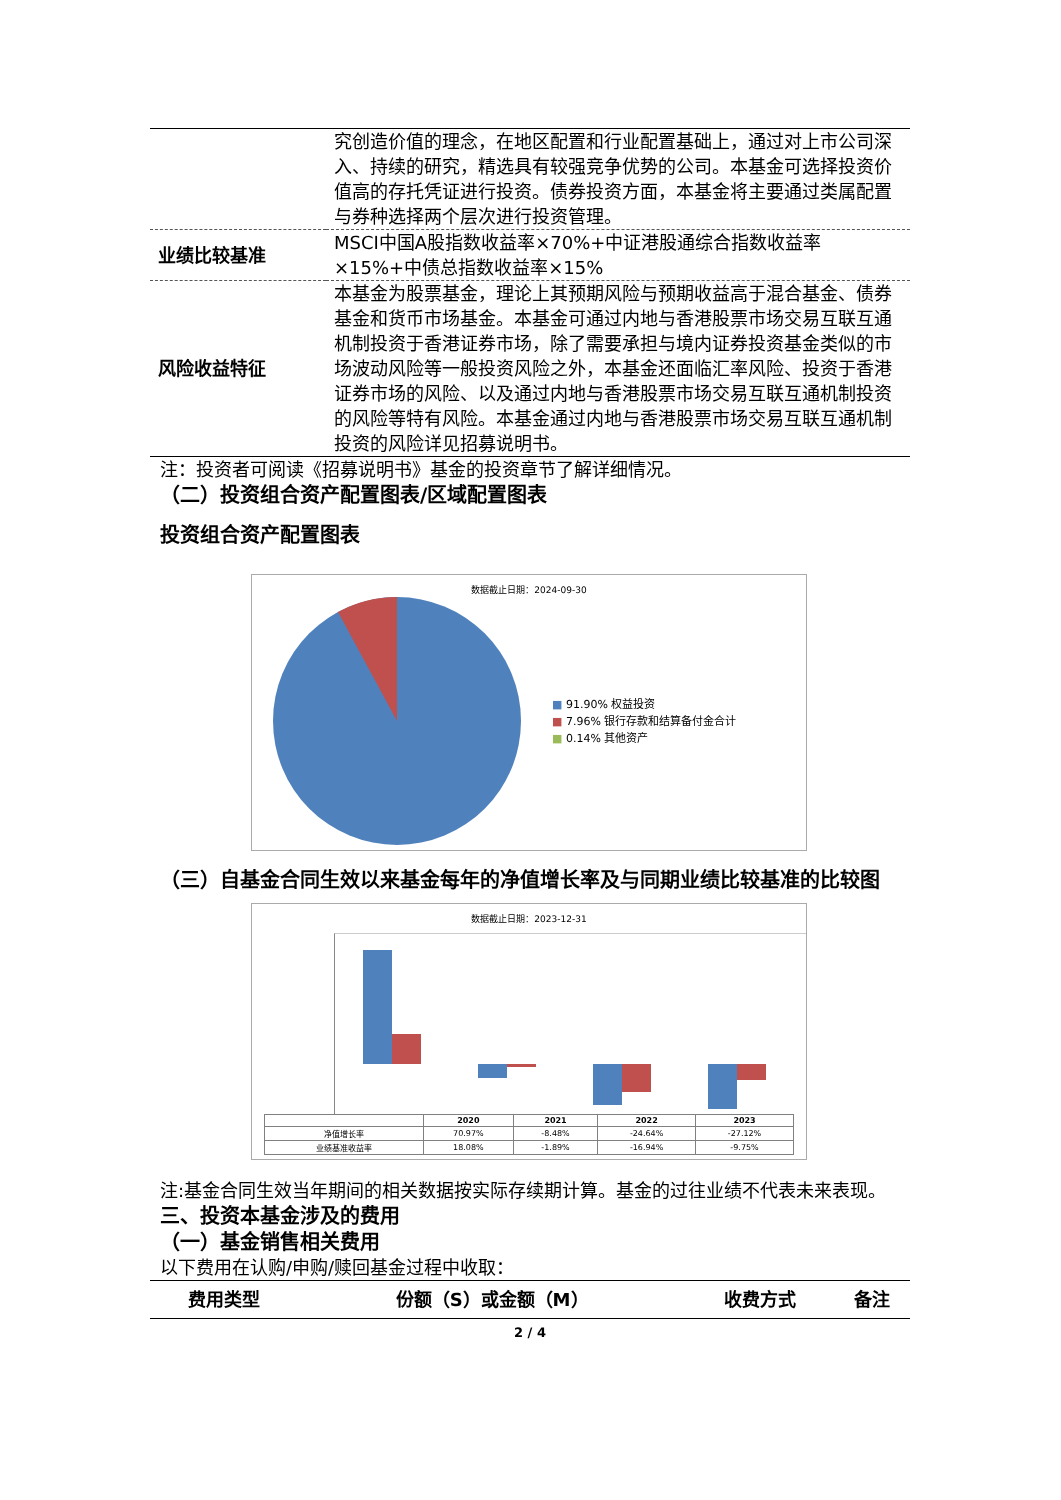| | 究创造价值的理念，在地区配置和行业配置基础上，通过对上市公司深入、持续的研究，精选具有较强竞争优势的公司。本基金可选择投资价值高的存托凭证进行投资。债券投资方面，本基金将主要通过类属配置与券种选择两个层次进行投资管理。 |
| 业绩比较基准 | MSCI中国A股指数收益率×70%+中证港股通综合指数收益率×15%+中债总指数收益率×15% |
| 风险收益特征 | 本基金为股票基金，理论上其预期风险与预期收益高于混合基金、债券基金和货币市场基金。本基金可通过内地与香港股票市场交易互联互通机制投资于香港证券市场，除了需要承担与境内证券投资基金类似的市场波动风险等一般投资风险之外，本基金还面临汇率风险、投资于香港证券市场的风险、以及通过内地与香港股票市场交易互联互通机制投资的风险等特有风险。本基金通过内地与香港股票市场交易互联互通机制投资的风险详见招募说明书。 |
注：投资者可阅读《招募说明书》基金的投资章节了解详细情况。
（二）投资组合资产配置图表/区域配置图表
投资组合资产配置图表
数据截止日期：2024-09-30
■ 91.90% 权益投资
■ 7.96% 银行存款和结算备付金合计
■ 0.14% 其他资产
（三）自基金合同生效以来基金每年的净值增长率及与同期业绩比较基准的比较图
数据截止日期：2023-12-31
| | 2020 | 2021 | 2022 | 2023 |
| --- | --- | --- | --- | --- |
| 净值增长率 | 70.97% | -8.48% | -24.64% | -27.12% |
| 业绩基准收益率 | 18.08% | -1.89% | -16.94% | -9.75% |
注:基金合同生效当年期间的相关数据按实际存续期计算。基金的过往业绩不代表未来表现。
三、投资本基金涉及的费用
（一）基金销售相关费用
以下费用在认购/申购/赎回基金过程中收取：
| 费用类型 | 份额（S）或金额（M） | 收费方式 | 备注 |
| --- | --- | --- | --- |
2 / 4